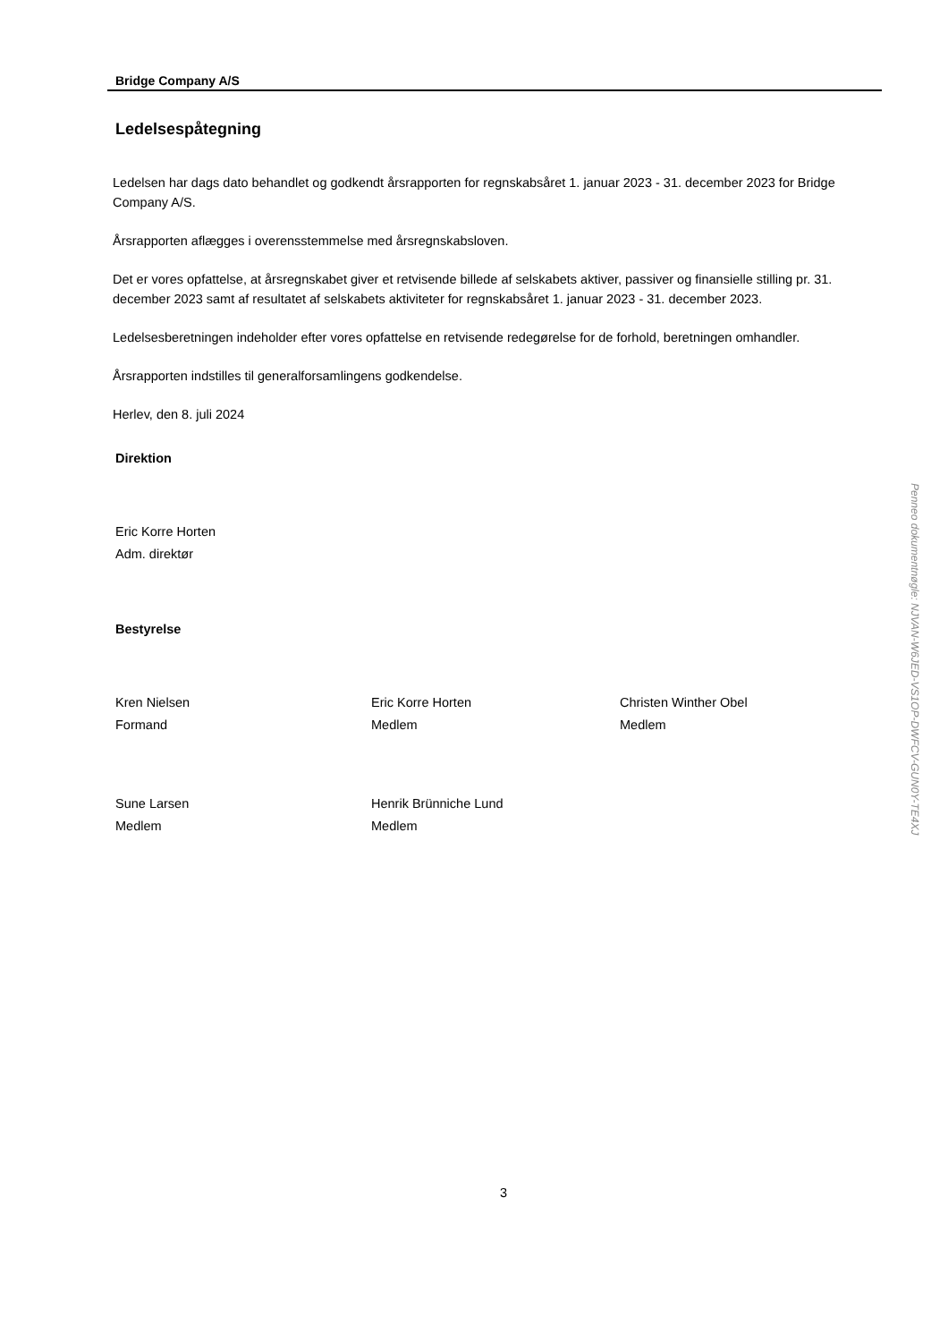Bridge Company A/S
Ledelsespåtegning
Ledelsen har dags dato behandlet og godkendt årsrapporten for regnskabsåret 1. januar 2023 - 31. december 2023 for Bridge Company A/S.
Årsrapporten aflægges i overensstemmelse med årsregnskabsloven.
Det er vores opfattelse, at årsregnskabet giver et retvisende billede af selskabets aktiver, passiver og finansielle stilling pr. 31. december 2023 samt af resultatet af selskabets aktiviteter for regnskabsåret 1. januar 2023 - 31. december 2023.
Ledelsesberetningen indeholder efter vores opfattelse en retvisende redegørelse for de forhold, beretningen omhandler.
Årsrapporten indstilles til generalforsamlingens godkendelse.
Herlev, den 8. juli 2024
Direktion
Eric Korre Horten
Adm. direktør
Bestyrelse
Kren Nielsen
Formand
Eric Korre Horten
Medlem
Christen Winther Obel
Medlem
Sune Larsen
Medlem
Henrik Brünniche Lund
Medlem
3
Penneo dokumentnøgle: NJVAN-W6JED-VS1OP-DWFCV-GUN0Y-TE4XJ